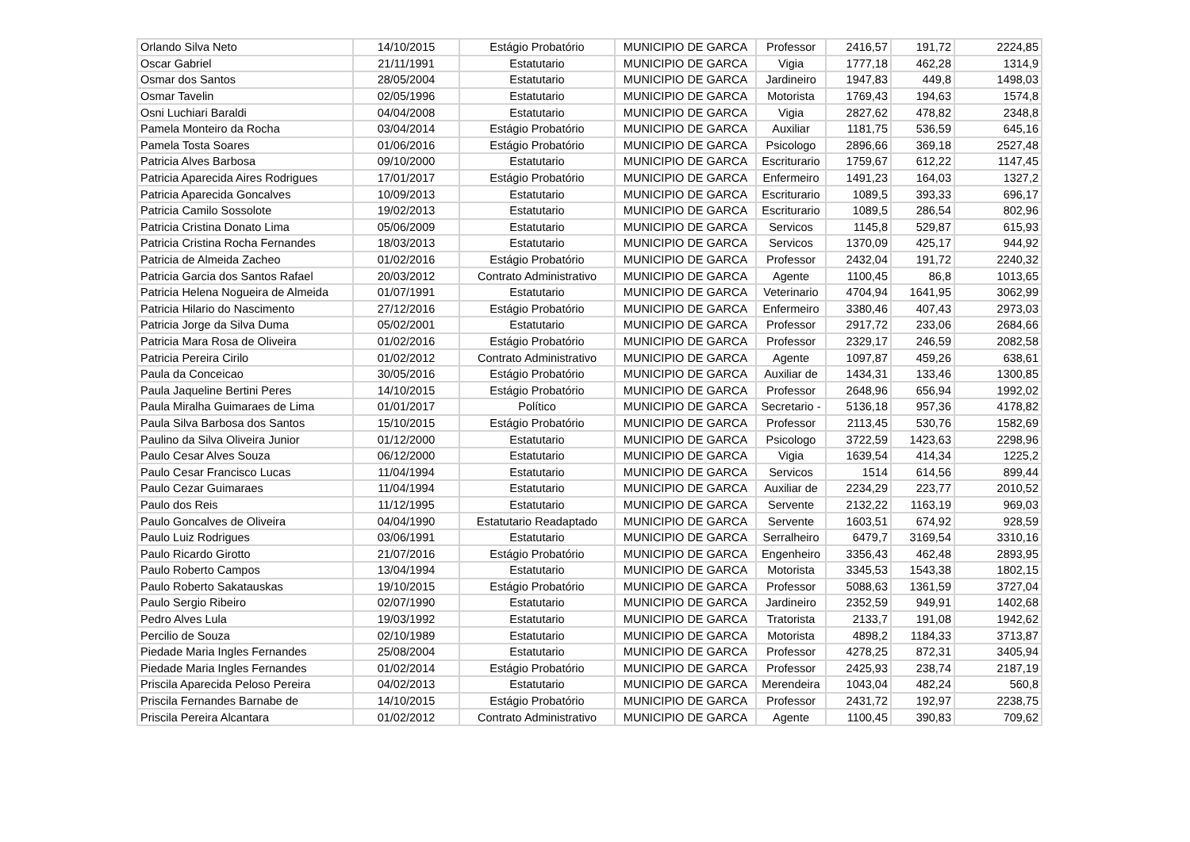| Orlando Silva Neto | 14/10/2015 | Estágio Probatório | MUNICIPIO DE GARCA | Professor | 2416,57 | 191,72 | 2224,85 |
| Oscar Gabriel | 21/11/1991 | Estatutario | MUNICIPIO DE GARCA | Vigia | 1777,18 | 462,28 | 1314,9 |
| Osmar dos Santos | 28/05/2004 | Estatutario | MUNICIPIO DE GARCA | Jardineiro | 1947,83 | 449,8 | 1498,03 |
| Osmar Tavelin | 02/05/1996 | Estatutario | MUNICIPIO DE GARCA | Motorista | 1769,43 | 194,63 | 1574,8 |
| Osni Luchiari Baraldi | 04/04/2008 | Estatutario | MUNICIPIO DE GARCA | Vigia | 2827,62 | 478,82 | 2348,8 |
| Pamela Monteiro da Rocha | 03/04/2014 | Estágio Probatório | MUNICIPIO DE GARCA | Auxiliar | 1181,75 | 536,59 | 645,16 |
| Pamela Tosta Soares | 01/06/2016 | Estágio Probatório | MUNICIPIO DE GARCA | Psicologo | 2896,66 | 369,18 | 2527,48 |
| Patricia Alves Barbosa | 09/10/2000 | Estatutario | MUNICIPIO DE GARCA | Escriturario | 1759,67 | 612,22 | 1147,45 |
| Patricia Aparecida Aires Rodrigues | 17/01/2017 | Estágio Probatório | MUNICIPIO DE GARCA | Enfermeiro | 1491,23 | 164,03 | 1327,2 |
| Patricia Aparecida Goncalves | 10/09/2013 | Estatutario | MUNICIPIO DE GARCA | Escriturario | 1089,5 | 393,33 | 696,17 |
| Patricia Camilo Sossolote | 19/02/2013 | Estatutario | MUNICIPIO DE GARCA | Escriturario | 1089,5 | 286,54 | 802,96 |
| Patricia Cristina Donato Lima | 05/06/2009 | Estatutario | MUNICIPIO DE GARCA | Servicos | 1145,8 | 529,87 | 615,93 |
| Patricia Cristina Rocha Fernandes | 18/03/2013 | Estatutario | MUNICIPIO DE GARCA | Servicos | 1370,09 | 425,17 | 944,92 |
| Patricia de Almeida Zacheo | 01/02/2016 | Estágio Probatório | MUNICIPIO DE GARCA | Professor | 2432,04 | 191,72 | 2240,32 |
| Patricia Garcia dos Santos Rafael | 20/03/2012 | Contrato Administrativo | MUNICIPIO DE GARCA | Agente | 1100,45 | 86,8 | 1013,65 |
| Patricia Helena Nogueira de Almeida | 01/07/1991 | Estatutario | MUNICIPIO DE GARCA | Veterinario | 4704,94 | 1641,95 | 3062,99 |
| Patricia Hilario do Nascimento | 27/12/2016 | Estágio Probatório | MUNICIPIO DE GARCA | Enfermeiro | 3380,46 | 407,43 | 2973,03 |
| Patricia Jorge da Silva Duma | 05/02/2001 | Estatutario | MUNICIPIO DE GARCA | Professor | 2917,72 | 233,06 | 2684,66 |
| Patricia Mara Rosa de Oliveira | 01/02/2016 | Estágio Probatório | MUNICIPIO DE GARCA | Professor | 2329,17 | 246,59 | 2082,58 |
| Patricia Pereira Cirilo | 01/02/2012 | Contrato Administrativo | MUNICIPIO DE GARCA | Agente | 1097,87 | 459,26 | 638,61 |
| Paula da Conceicao | 30/05/2016 | Estágio Probatório | MUNICIPIO DE GARCA | Auxiliar de | 1434,31 | 133,46 | 1300,85 |
| Paula Jaqueline Bertini Peres | 14/10/2015 | Estágio Probatório | MUNICIPIO DE GARCA | Professor | 2648,96 | 656,94 | 1992,02 |
| Paula Miralha Guimaraes de Lima | 01/01/2017 | Político | MUNICIPIO DE GARCA | Secretario - | 5136,18 | 957,36 | 4178,82 |
| Paula Silva Barbosa dos Santos | 15/10/2015 | Estágio Probatório | MUNICIPIO DE GARCA | Professor | 2113,45 | 530,76 | 1582,69 |
| Paulino da Silva Oliveira Junior | 01/12/2000 | Estatutario | MUNICIPIO DE GARCA | Psicologo | 3722,59 | 1423,63 | 2298,96 |
| Paulo Cesar Alves Souza | 06/12/2000 | Estatutario | MUNICIPIO DE GARCA | Vigia | 1639,54 | 414,34 | 1225,2 |
| Paulo Cesar Francisco Lucas | 11/04/1994 | Estatutario | MUNICIPIO DE GARCA | Servicos | 1514 | 614,56 | 899,44 |
| Paulo Cezar Guimaraes | 11/04/1994 | Estatutario | MUNICIPIO DE GARCA | Auxiliar de | 2234,29 | 223,77 | 2010,52 |
| Paulo dos Reis | 11/12/1995 | Estatutario | MUNICIPIO DE GARCA | Servente | 2132,22 | 1163,19 | 969,03 |
| Paulo Goncalves de Oliveira | 04/04/1990 | Estatutario Readaptado | MUNICIPIO DE GARCA | Servente | 1603,51 | 674,92 | 928,59 |
| Paulo Luiz Rodrigues | 03/06/1991 | Estatutario | MUNICIPIO DE GARCA | Serralheiro | 6479,7 | 3169,54 | 3310,16 |
| Paulo Ricardo Girotto | 21/07/2016 | Estágio Probatório | MUNICIPIO DE GARCA | Engenheiro | 3356,43 | 462,48 | 2893,95 |
| Paulo Roberto Campos | 13/04/1994 | Estatutario | MUNICIPIO DE GARCA | Motorista | 3345,53 | 1543,38 | 1802,15 |
| Paulo Roberto Sakatauskas | 19/10/2015 | Estágio Probatório | MUNICIPIO DE GARCA | Professor | 5088,63 | 1361,59 | 3727,04 |
| Paulo Sergio Ribeiro | 02/07/1990 | Estatutario | MUNICIPIO DE GARCA | Jardineiro | 2352,59 | 949,91 | 1402,68 |
| Pedro Alves Lula | 19/03/1992 | Estatutario | MUNICIPIO DE GARCA | Tratorista | 2133,7 | 191,08 | 1942,62 |
| Percilio de Souza | 02/10/1989 | Estatutario | MUNICIPIO DE GARCA | Motorista | 4898,2 | 1184,33 | 3713,87 |
| Piedade Maria Ingles Fernandes | 25/08/2004 | Estatutario | MUNICIPIO DE GARCA | Professor | 4278,25 | 872,31 | 3405,94 |
| Piedade Maria Ingles Fernandes | 01/02/2014 | Estágio Probatório | MUNICIPIO DE GARCA | Professor | 2425,93 | 238,74 | 2187,19 |
| Priscila Aparecida Peloso Pereira | 04/02/2013 | Estatutario | MUNICIPIO DE GARCA | Merendeira | 1043,04 | 482,24 | 560,8 |
| Priscila Fernandes Barnabe de | 14/10/2015 | Estágio Probatório | MUNICIPIO DE GARCA | Professor | 2431,72 | 192,97 | 2238,75 |
| Priscila Pereira Alcantara | 01/02/2012 | Contrato Administrativo | MUNICIPIO DE GARCA | Agente | 1100,45 | 390,83 | 709,62 |